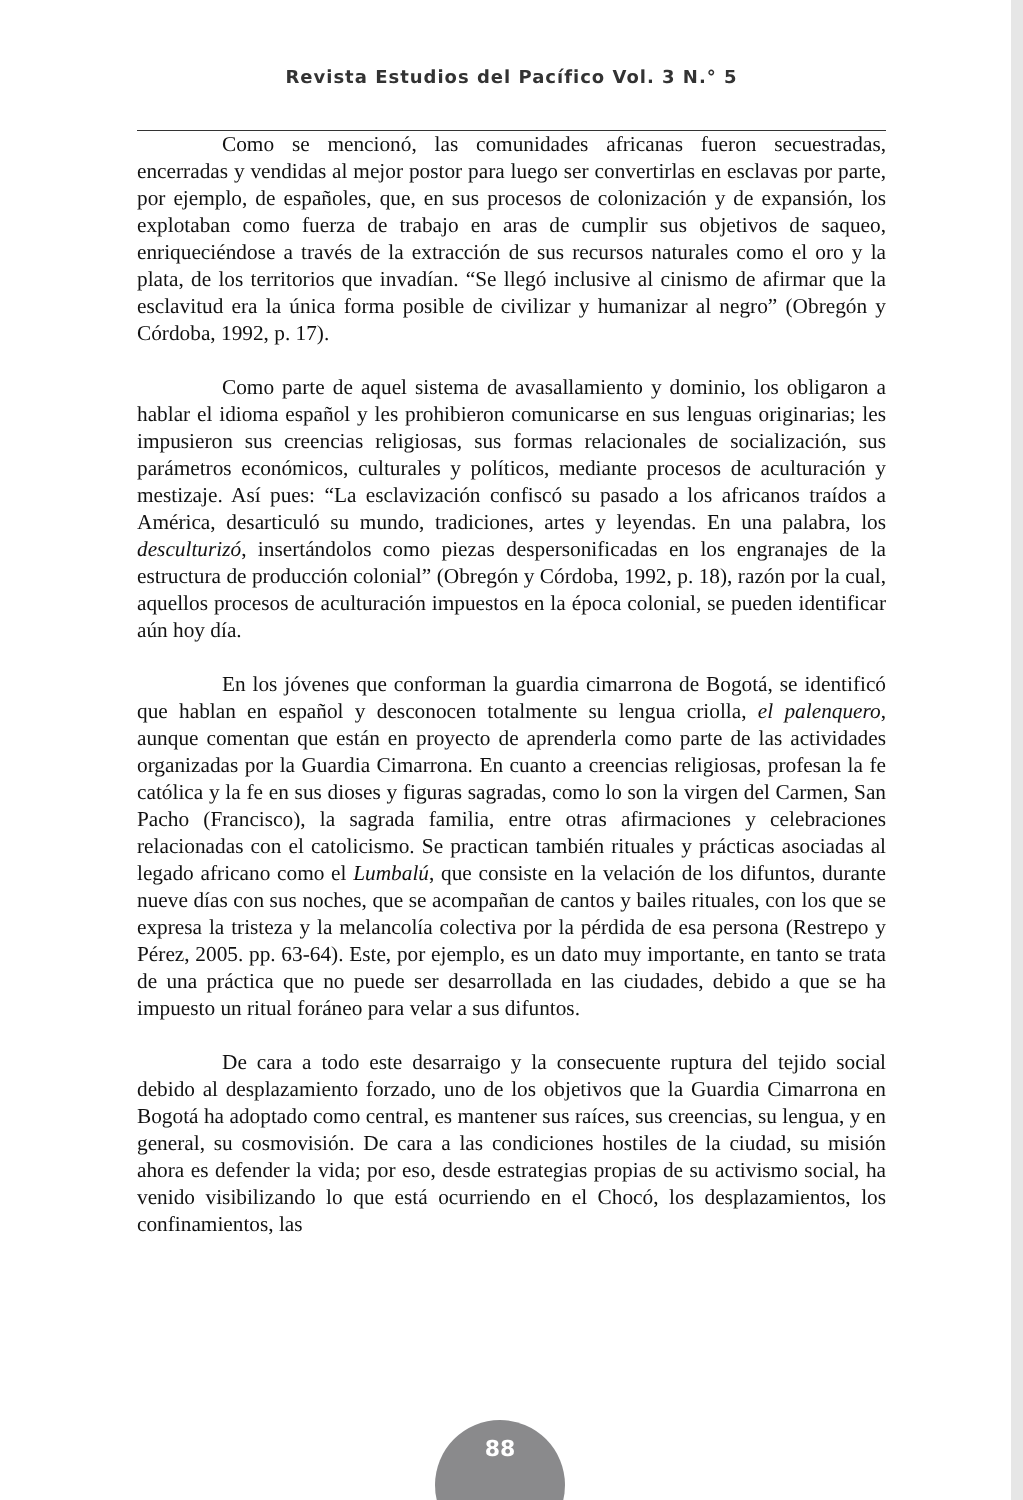Revista Estudios del Pacífico Vol. 3 N.° 5
Como se mencionó, las comunidades africanas fueron secuestradas, encerradas y vendidas al mejor postor para luego ser convertirlas en esclavas por parte, por ejemplo, de españoles, que, en sus procesos de colonización y de expansión, los explotaban como fuerza de trabajo en aras de cumplir sus objetivos de saqueo, enriqueciéndose a través de la extracción de sus recursos naturales como el oro y la plata, de los territorios que invadían. “Se llegó inclusive al cinismo de afirmar que la esclavitud era la única forma posible de civilizar y humanizar al negro” (Obregón y Córdoba, 1992, p. 17).
Como parte de aquel sistema de avasallamiento y dominio, los obligaron a hablar el idioma español y les prohibieron comunicarse en sus lenguas originarias; les impusieron sus creencias religiosas, sus formas relacionales de socialización, sus parámetros económicos, culturales y políticos, mediante procesos de aculturación y mestizaje. Así pues: “La esclavización confiscó su pasado a los africanos traídos a América, desarticuló su mundo, tradiciones, artes y leyendas. En una palabra, los desculturizó, insertándolos como piezas despersonificadas en los engranajes de la estructura de producción colonial” (Obregón y Córdoba, 1992, p. 18), razón por la cual, aquellos procesos de aculturación impuestos en la época colonial, se pueden identificar aún hoy día.
En los jóvenes que conforman la guardia cimarrona de Bogotá, se identificó que hablan en español y desconocen totalmente su lengua criolla, el palenquero, aunque comentan que están en proyecto de aprenderla como parte de las actividades organizadas por la Guardia Cimarrona. En cuanto a creencias religiosas, profesan la fe católica y la fe en sus dioses y figuras sagradas, como lo son la virgen del Carmen, San Pacho (Francisco), la sagrada familia, entre otras afirmaciones y celebraciones relacionadas con el catolicismo. Se practican también rituales y prácticas asociadas al legado africano como el Lumbalú, que consiste en la velación de los difuntos, durante nueve días con sus noches, que se acompañan de cantos y bailes rituales, con los que se expresa la tristeza y la melancolía colectiva por la pérdida de esa persona (Restrepo y Pérez, 2005. pp. 63-64). Este, por ejemplo, es un dato muy importante, en tanto se trata de una práctica que no puede ser desarrollada en las ciudades, debido a que se ha impuesto un ritual foráneo para velar a sus difuntos.
De cara a todo este desarraigo y la consecuente ruptura del tejido social debido al desplazamiento forzado, uno de los objetivos que la Guardia Cimarrona en Bogotá ha adoptado como central, es mantener sus raíces, sus creencias, su lengua, y en general, su cosmovisión. De cara a las condiciones hostiles de la ciudad, su misión ahora es defender la vida; por eso, desde estrategias propias de su activismo social, ha venido visibilizando lo que está ocurriendo en el Chocó, los desplazamientos, los confinamientos, las
88